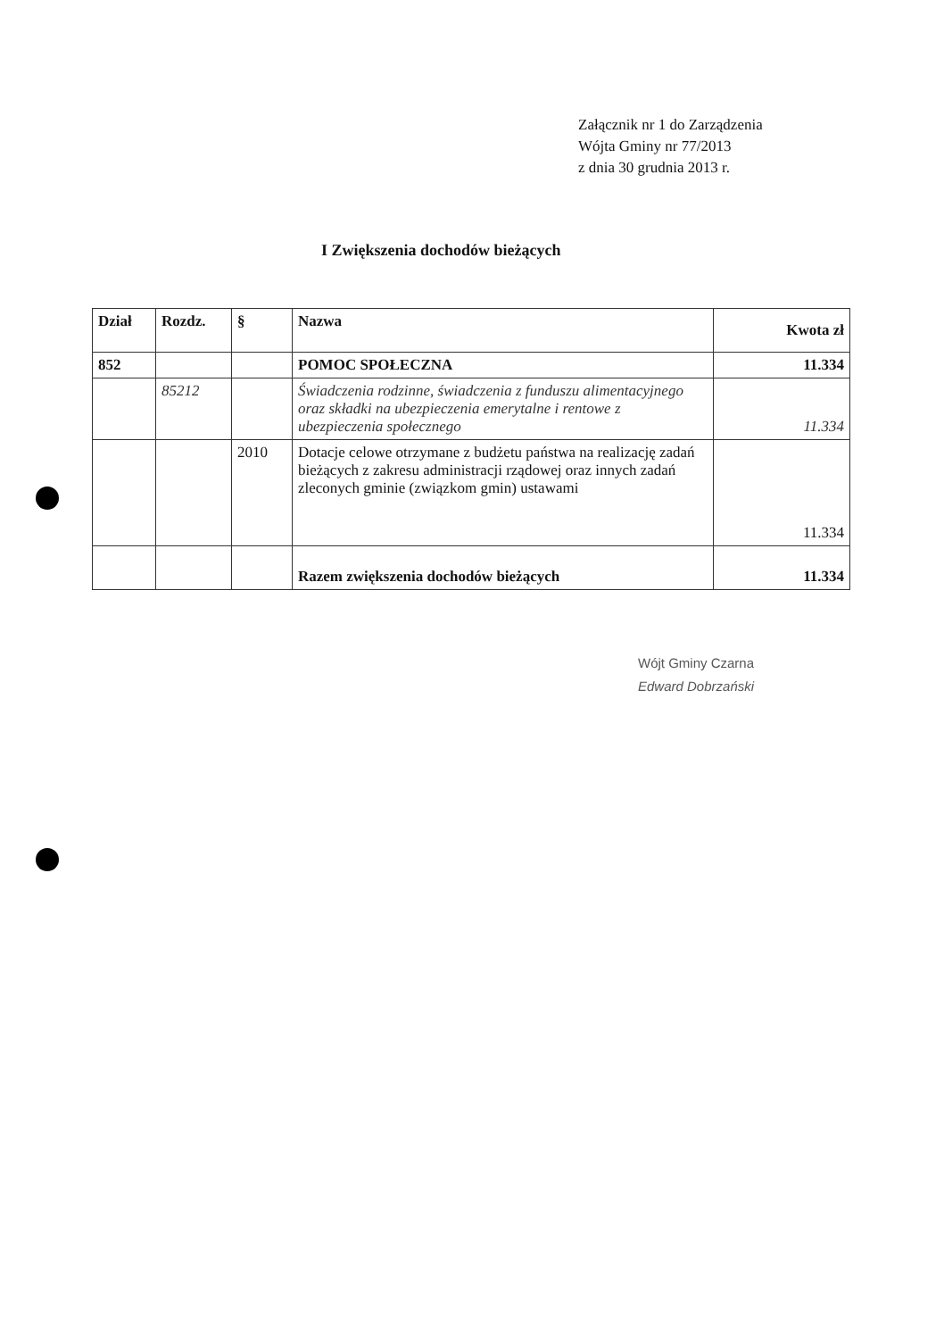Załącznik nr 1 do Zarządzenia
Wójta Gminy nr 77/2013
z dnia 30 grudnia 2013 r.
I Zwiększenia dochodów bieżących
| Dział | Rozdz. | § | Nazwa | Kwota zł |
| --- | --- | --- | --- | --- |
| 852 | | | POMOC SPOŁECZNA | 11.334 |
| | 85212 | | Świadczenia rodzinne, świadczenia z funduszu alimentacyjnego oraz składki na ubezpieczenia emerytalne i rentowe z ubezpieczenia społecznego | 11.334 |
| | | 2010 | Dotacje celowe otrzymane z budżetu państwa na realizację zadań bieżących z zakresu administracji rządowej oraz innych zadań zleconych gminie (związkom gmin) ustawami | 11.334 |
| | | | Razem zwiększenia dochodów bieżących | 11.334 |
Wójt Gminy Czarna
Edward Dobrzański